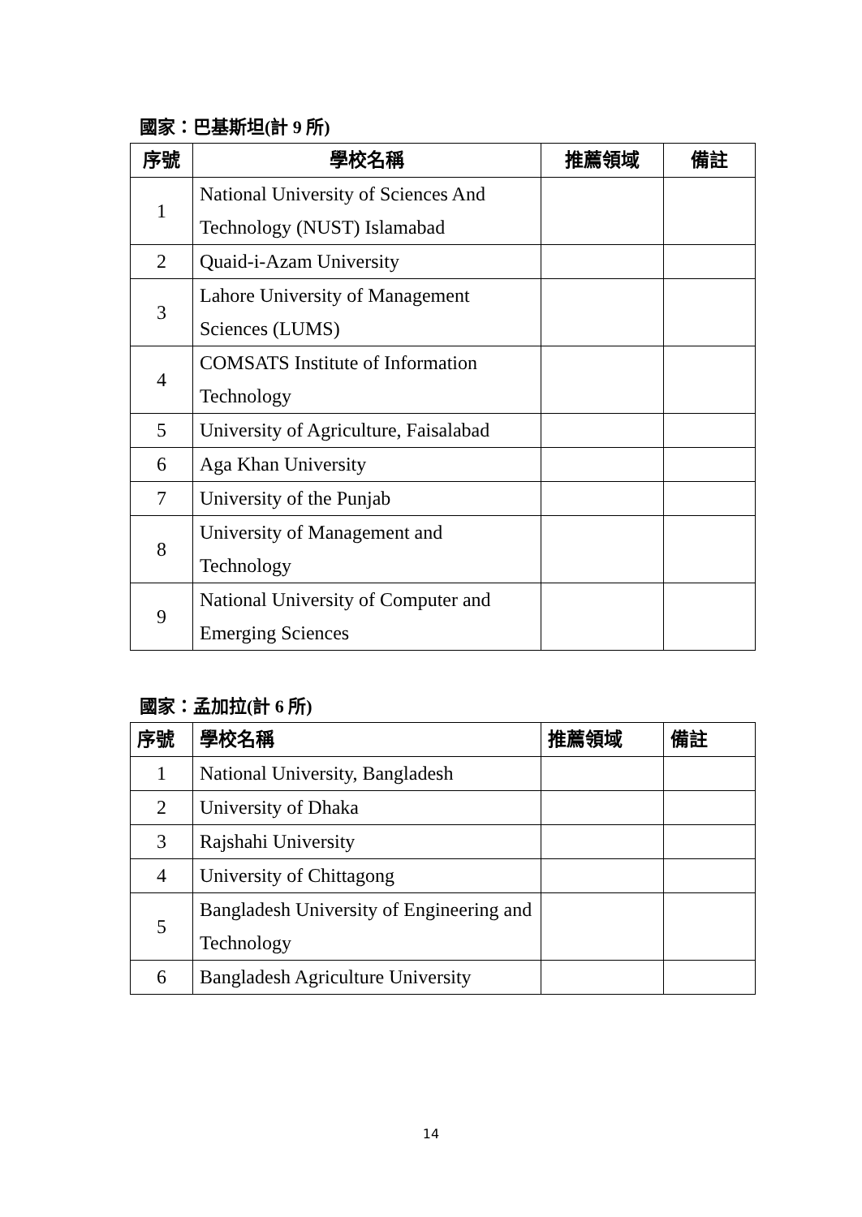國家：巴基斯坦(計 9 所)
| 序號 | 學校名稱 | 推薦領域 | 備註 |
| --- | --- | --- | --- |
| 1 | National University of Sciences And Technology (NUST) Islamabad | | |
| 2 | Quaid-i-Azam University | | |
| 3 | Lahore University of Management Sciences (LUMS) | | |
| 4 | COMSATS Institute of Information Technology | | |
| 5 | University of Agriculture, Faisalabad | | |
| 6 | Aga Khan University | | |
| 7 | University of the Punjab | | |
| 8 | University of Management and Technology | | |
| 9 | National University of Computer and Emerging Sciences | | |
國家：孟加拉(計 6 所)
| 序號 | 學校名稱 | 推薦領域 | 備註 |
| --- | --- | --- | --- |
| 1 | National University, Bangladesh | | |
| 2 | University of Dhaka | | |
| 3 | Rajshahi University | | |
| 4 | University of Chittagong | | |
| 5 | Bangladesh University of Engineering and Technology | | |
| 6 | Bangladesh Agriculture University | | |
14